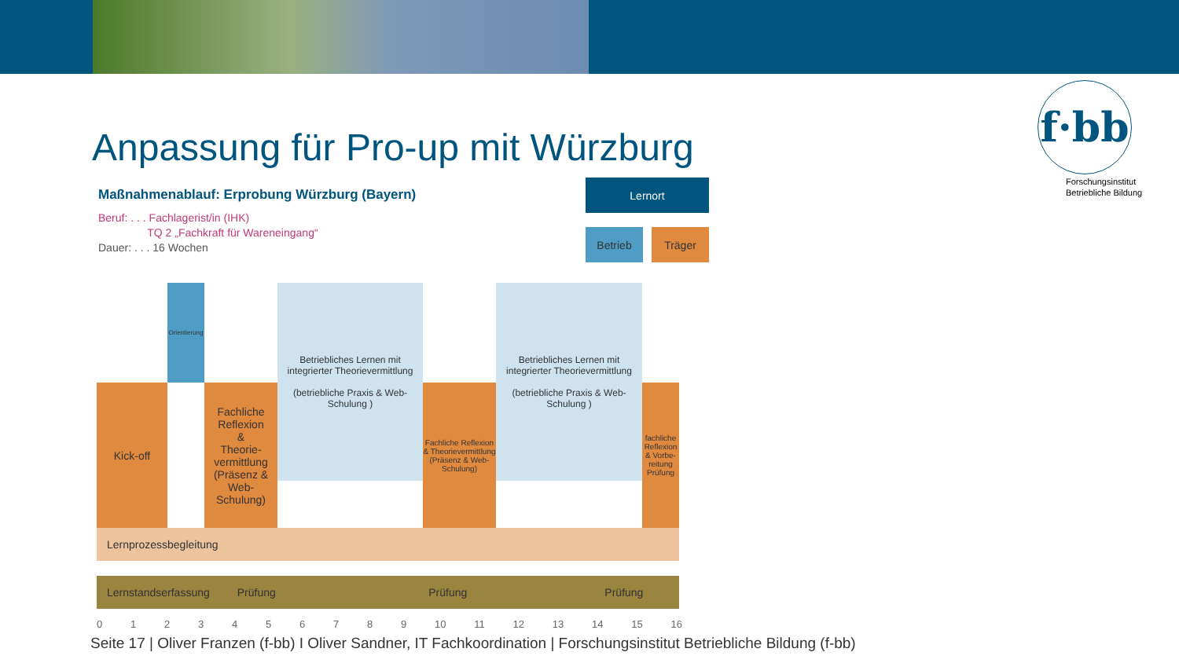Anpassung für Pro-up mit Würzburg
f·bb
Forschungsinstitut
Betriebliche Bildung
Maßnahmenablauf: Erprobung Würzburg (Bayern)
Beruf: . . . Fachlagerist/in (IHK)
TQ 2 „Fachkraft für Wareneingang“
Dauer: . . . 16 Wochen
Lernort
Betrieb Träger
Kick-off
Orientierung
Fachliche Reflexion
&
Theorie-vermittlung
(Präsenz & Web-Schulung)
Betriebliches Lernen mit integrierter Theorievermittlung
(betriebliche Praxis & Web-Schulung )
Fachliche Reflexion & Theorievermittlung (Präsenz & Web-Schulung)
Betriebliches Lernen mit integrierter Theorievermittlung
(betriebliche Praxis & Web-Schulung )
fachliche Reflexion & Vorbe-reitung Prüfung
Lernprozessbegleitung
Lernstandserfassung Prüfung Prüfung Prüfung
0123456789 10 11 12 13 14 15 16
Seite 17 | Oliver Franzen (f-bb) I Oliver Sandner, IT Fachkoordination | Forschungsinstitut Betriebliche Bildung (f-bb)